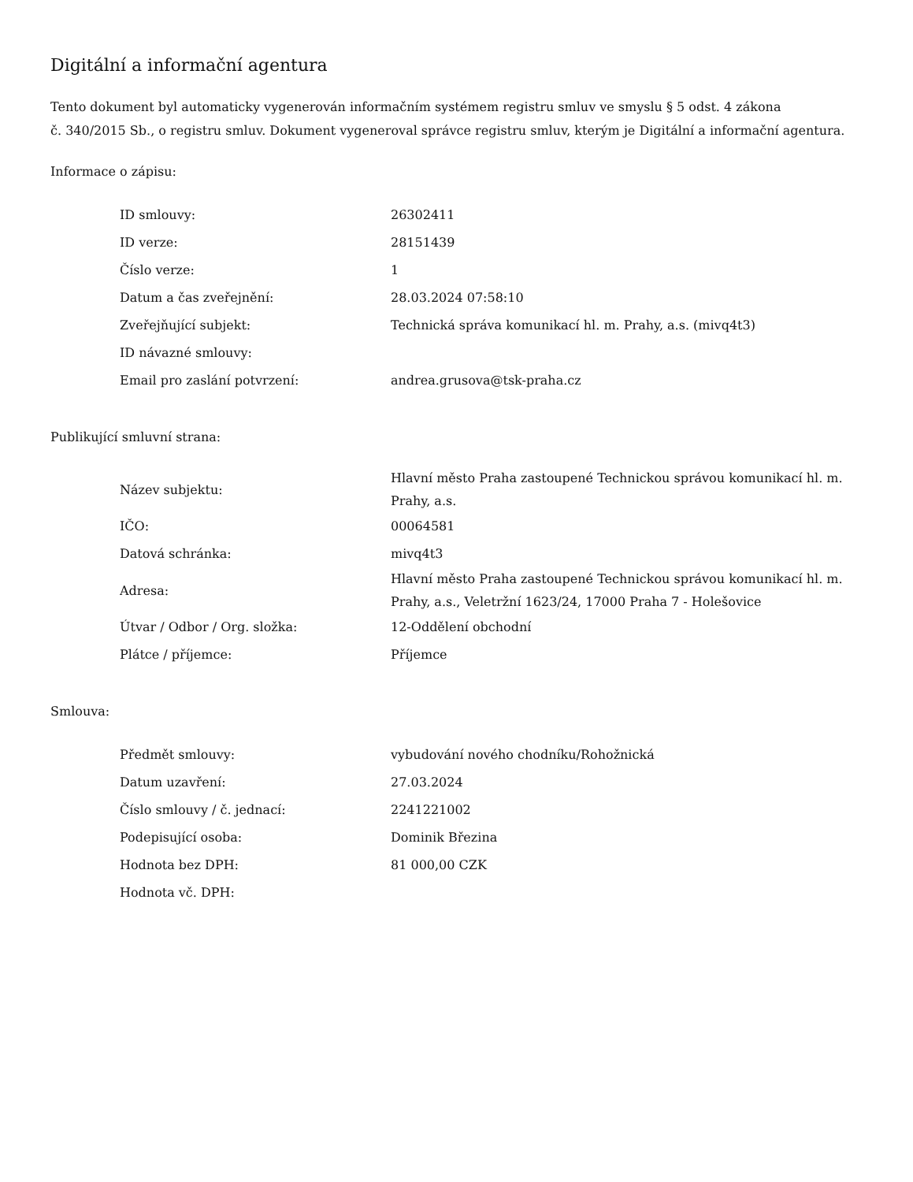Digitální a informační agentura
Tento dokument byl automaticky vygenerován informačním systémem registru smluv ve smyslu § 5 odst. 4 zákona
č. 340/2015 Sb., o registru smluv. Dokument vygeneroval správce registru smluv, kterým je Digitální a informační agentura.
Informace o zápisu:
| ID smlouvy: | 26302411 |
| ID verze: | 28151439 |
| Číslo verze: | 1 |
| Datum a čas zveřejnění: | 28.03.2024 07:58:10 |
| Zveřejňující subjekt: | Technická správa komunikací hl. m. Prahy, a.s. (mivq4t3) |
| ID návazné smlouvy: | |
| Email pro zaslání potvrzení: | andrea.grusova@tsk-praha.cz |
Publikující smluvní strana:
| Název subjektu: | Hlavní město Praha zastoupené Technickou správou komunikací hl. m. Prahy, a.s. |
| IČO: | 00064581 |
| Datová schránka: | mivq4t3 |
| Adresa: | Hlavní město Praha zastoupené Technickou správou komunikací hl. m. Prahy, a.s., Veletržní 1623/24, 17000 Praha 7 - Holešovice |
| Útvar / Odbor / Org. složka: | 12-Oddělení obchodní |
| Plátce / příjemce: | Příjemce |
Smlouva:
| Předmět smlouvy: | vybudování nového chodníku/Rohožnická |
| Datum uzavření: | 27.03.2024 |
| Číslo smlouvy / č. jednací: | 2241221002 |
| Podepisující osoba: | Dominik Březina |
| Hodnota bez DPH: | 81 000,00 CZK |
| Hodnota vč. DPH: | |